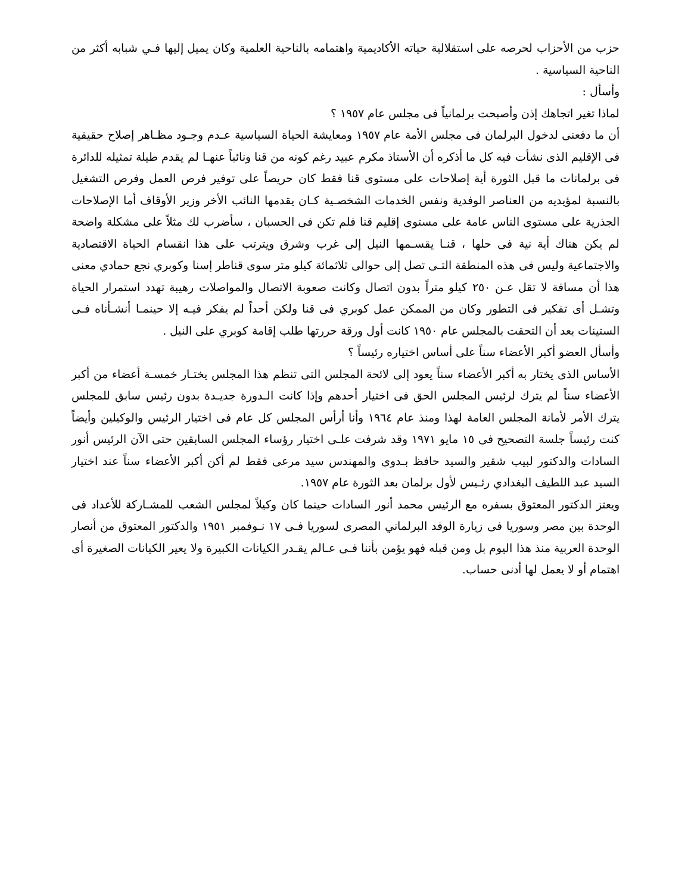حزب من الأحزاب لحرصه على استقلالية حياته الأكاديمية واهتمامه بالناحية العلمية وكان يميل إليها فـي شبابه أكثر من الناحية السياسية .
وأسأل :
لماذا تغير اتجاهك إذن وأصبحت برلمانياً فى مجلس عام ١٩٥٧ ؟
أن ما دفعنى لدخول البرلمان فى مجلس الأمة عام ١٩٥٧ ومعايشة الحياة السياسية عـدم وجـود مظـاهر إصلاح حقيقية فى الإقليم الذى نشأت فيه كل ما أذكره أن الأستاذ مكرم عبيد رغم كونه من قنا ونائباً عنهـا لم يقدم طيلة تمثيله للدائرة فى برلمانات ما قبل الثورة أية إصلاحات على مستوى قنا فقط كان حريصاً على توفير فرص العمل وفرص التشغيل بالنسبة لمؤيديه من العناصر الوفدية ونفس الخدمات الشخصـية كـان يقدمها النائب الأخر وزير الأوقاف أما الإصلاحات الجذرية على مستوى الناس عامة على مستوى إقليم قنا فلم تكن فى الحسبان ، سأضرب لك مثلاً على مشكلة واضحة لم يكن هناك أية نية فى حلها ، قنـا يقسـمها النيل إلى غرب وشرق ويترتب على هذا انقسام الحياة الاقتصادية والاجتماعية وليس فى هذه المنطقة التـى تصل إلى حوالى ثلاثمائة كيلو متر سوى قناطر إسنا وكوبري نجع حمادي معنى هذا أن مسافة لا تقل عـن ٢٥٠ كيلو متراً بدون اتصال وكانت صعوبة الاتصال والمواصلات رهيبة تهدد استمرار الحياة وتشـل أى تفكير فى التطور وكان من الممكن عمل كوبري فى قنا ولكن أحداً لم يفكر فيـه إلا حينمـا أنشـأناه فـى الستينات بعد أن التحقت بالمجلس عام ١٩٥٠ كانت أول ورقة حررتها طلب إقامة كوبري على النيل .
وأسأل العضو أكبر الأعضاء سناً على أساس اختياره رئيساً ؟
الأساس الذى يختار به أكبر الأعضاء سناً يعود إلى لائحة المجلس التى تنظم هذا المجلس يختـار خمسـة أعضاء من أكبر الأعضاء سناً لم يترك لرئيس المجلس الحق فى اختيار أحدهم وإذا كانت الـدورة جديـدة بدون رئيس سابق للمجلس يترك الأمر لأمانة المجلس العامة لهذا ومنذ عام ١٩٦٤ وأنا أرأس المجلس كل عام فى اختيار الرئيس والوكيلين وأيضاً كنت رئيساً جلسة التصحيح فى ١٥ مايو ١٩٧١ وقد شرفت علـى اختيار رؤساء المجلس السابقين حتى الآن الرئيس أنور السادات والدكتور لبيب شقير والسيد حافظ بـدوى والمهندس سيد مرعى فقط لم أكن أكبر الأعضاء سناً عند اختيار السيد عبد اللطيف البغدادي رئـيس لأول برلمان بعد الثورة عام ١٩٥٧.
ويعتز الدكتور المعتوق بسفره مع الرئيس محمد أنور السادات حينما كان وكيلاً لمجلس الشعب للمشـاركة للأعداد فى الوحدة بين مصر وسوريا فى زيارة الوفد البرلماني المصرى لسوريا فـى ١٧ نـوفمبر ١٩٥١ والدكتور المعتوق من أنصار الوحدة العربية منذ هذا اليوم بل ومن قبله فهو يؤمن بأننا فـى عـالم يقـدر الكيانات الكبيرة ولا يعير الكيانات الصغيرة أى اهتمام أو لا يعمل لها أدنى حساب.